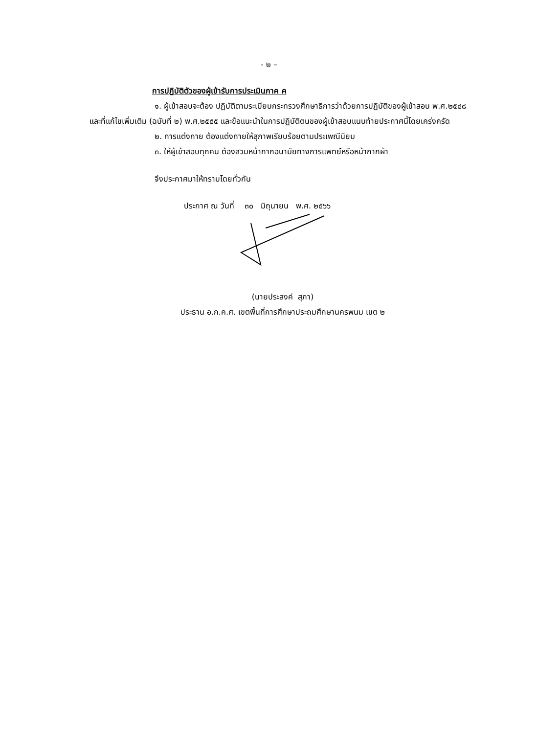- ๒ –
การปฏิบัติตัวของผู้เข้ารับการประเมินภาค ค
๑. ผู้เข้าสอบจะต้อง ปฏิบัติตามระเบียบกระทรวงศึกษาธิการว่าด้วยการปฏิบัติของผู้เข้าสอบ พ.ศ.๒๕๔๘ และที่แก้ไขเพิ่มเติม (ฉบับที่ ๒) พ.ศ.๒๕๕๕ และข้อแนะนำในการปฏิบัติตนของผู้เข้าสอบแนบท้ายประกาศนี้โดยเคร่งครัด
๒. การแต่งกาย ต้องแต่งกายให้สุภาพเรียบร้อยตามประเพณีนิยม
๓. ให้ผู้เข้าสอบทุกคน ต้องสวมหน้ากากอนามัยทางการแพทย์หรือหน้ากากผ้า
จึงประกาศมาให้ทราบโดยทั่วกัน
ประกาศ ณ วันที่ ๓๐ มิถุนายน พ.ศ. ๒๕๖๖
(นายประสงค์ สุภา)
ประธาน อ.ก.ค.ศ. เขตพื้นที่การศึกษาประถมศึกษานครพนม เขต ๒